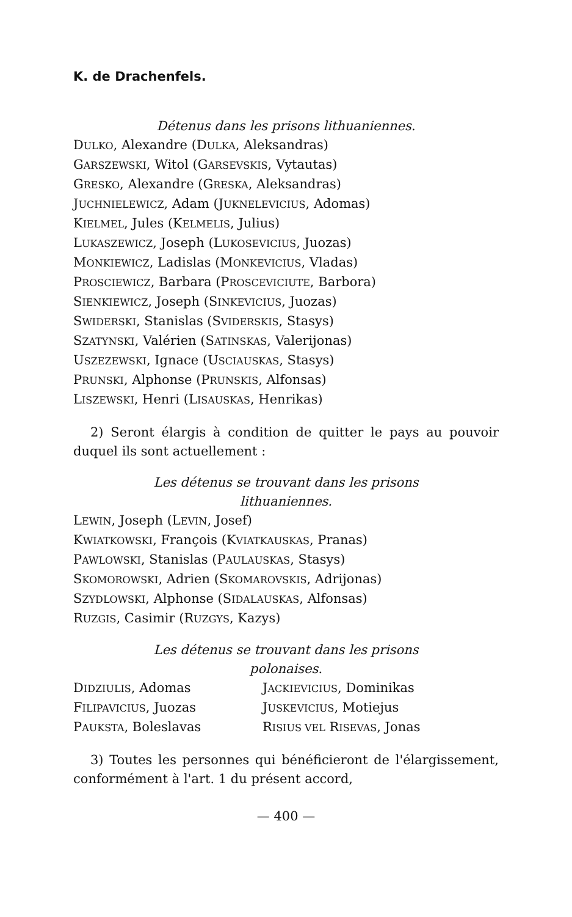K. de Drachenfels.
Détenus dans les prisons lithuaniennes.
DULKO, Alexandre (DULKA, Aleksandras)
GARSZEWSKI, Witol (GARSEVSKIS, Vytautas)
GRESKO, Alexandre (GRESKA, Aleksandras)
JUCHNIELEWICZ, Adam (JUKNELEVICIUS, Adomas)
KIELMEL, Jules (KELMELIS, Julius)
LUKASZEWICZ, Joseph (LUKOSEVICIUS, Juozas)
MONKIEWICZ, Ladislas (MONKEVICIUS, Vladas)
PROSCIEWICZ, Barbara (PROSCEVICIUTE, Barbora)
SIENKIEWICZ, Joseph (SINKEVICIUS, Juozas)
SWIDERSKI, Stanislas (SVIDERSKIS, Stasys)
SZATYNSKI, Valérien (SATINSKAS, Valerijonas)
USZEZEWSKI, Ignace (USCIAUSKAS, Stasys)
PRUNSKI, Alphonse (PRUNSKIS, Alfonsas)
LISZEWSKI, Henri (LISAUSKAS, Henrikas)
2) Seront élargis à condition de quitter le pays au pouvoir duquel ils sont actuellement :
Les détenus se trouvant dans les prisons
lithuaniennes.
LEWIN, Joseph (LEVIN, Josef)
KWIATKOWSKI, François (KVIATKAUSKAS, Pranas)
PAWLOWSKI, Stanislas (PAULAUSKAS, Stasys)
SKOMOROWSKI, Adrien (SKOMAROVSKIS, Adrijonas)
SZYDLOWSKI, Alphonse (SIDALAUSKAS, Alfonsas)
RUZGIS, Casimir (RUZGYS, Kazys)
Les détenus se trouvant dans les prisons
polonaises.
DIDZIULIS, Adomas
JACKIEVICIUS, Dominikas
FILIPAVICIUS, Juozas
JUSKEVICIUS, Motiejus
PAUKSTA, Boleslavas
RISIUS VEL RISEVAS, Jonas
3) Toutes les personnes qui bénéficieront de l'élargissement, conformément à l'art. 1 du présent accord,
— 400 —